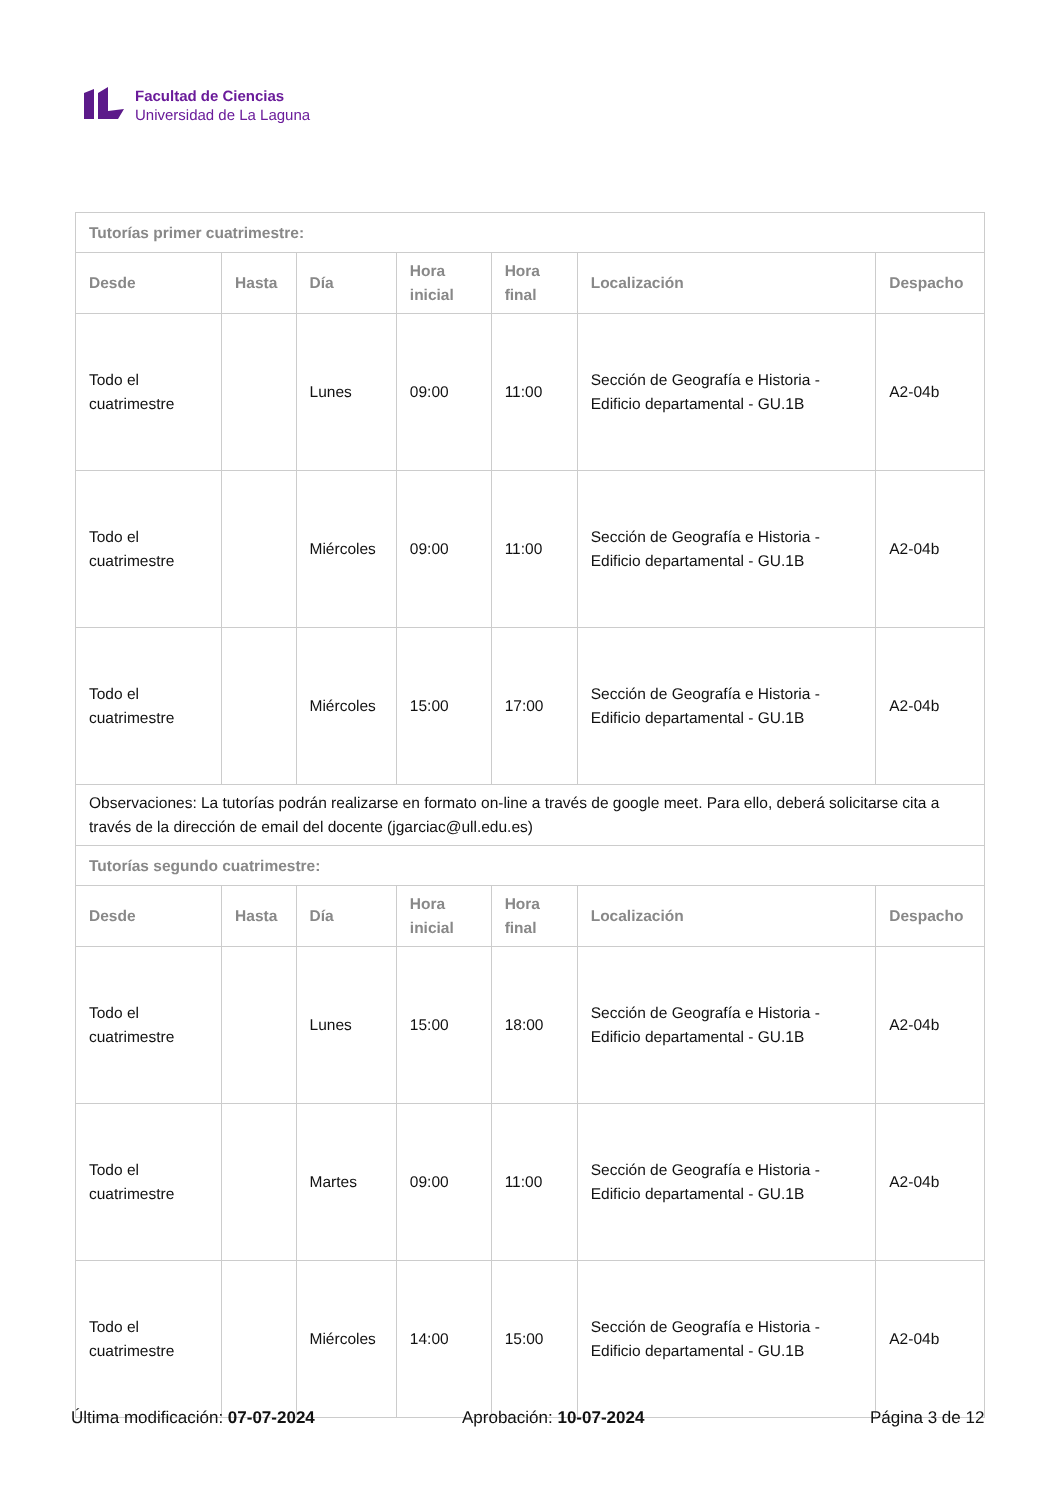Facultad de Ciencias
Universidad de La Laguna
| Tutorías primer cuatrimestre: | | | | | | |
| --- | --- | --- | --- | --- | --- | --- |
| Desde | Hasta | Día | Hora inicial | Hora final | Localización | Despacho |
| Todo el cuatrimestre | | Lunes | 09:00 | 11:00 | Sección de Geografía e Historia - Edificio departamental - GU.1B | A2-04b |
| Todo el cuatrimestre | | Miércoles | 09:00 | 11:00 | Sección de Geografía e Historia - Edificio departamental - GU.1B | A2-04b |
| Todo el cuatrimestre | | Miércoles | 15:00 | 17:00 | Sección de Geografía e Historia - Edificio departamental - GU.1B | A2-04b |
| Observaciones: La tutorías podrán realizarse en formato on-line a través de google meet. Para ello, deberá solicitarse cita a través de la dirección de email del docente (jgarciac@ull.edu.es) | | | | | | |
| Tutorías segundo cuatrimestre: | | | | | | |
| Desde | Hasta | Día | Hora inicial | Hora final | Localización | Despacho |
| Todo el cuatrimestre | | Lunes | 15:00 | 18:00 | Sección de Geografía e Historia - Edificio departamental - GU.1B | A2-04b |
| Todo el cuatrimestre | | Martes | 09:00 | 11:00 | Sección de Geografía e Historia - Edificio departamental - GU.1B | A2-04b |
| Todo el cuatrimestre | | Miércoles | 14:00 | 15:00 | Sección de Geografía e Historia - Edificio departamental - GU.1B | A2-04b |
Última modificación: 07-07-2024
Aprobación: 10-07-2024 Página 3 de 12